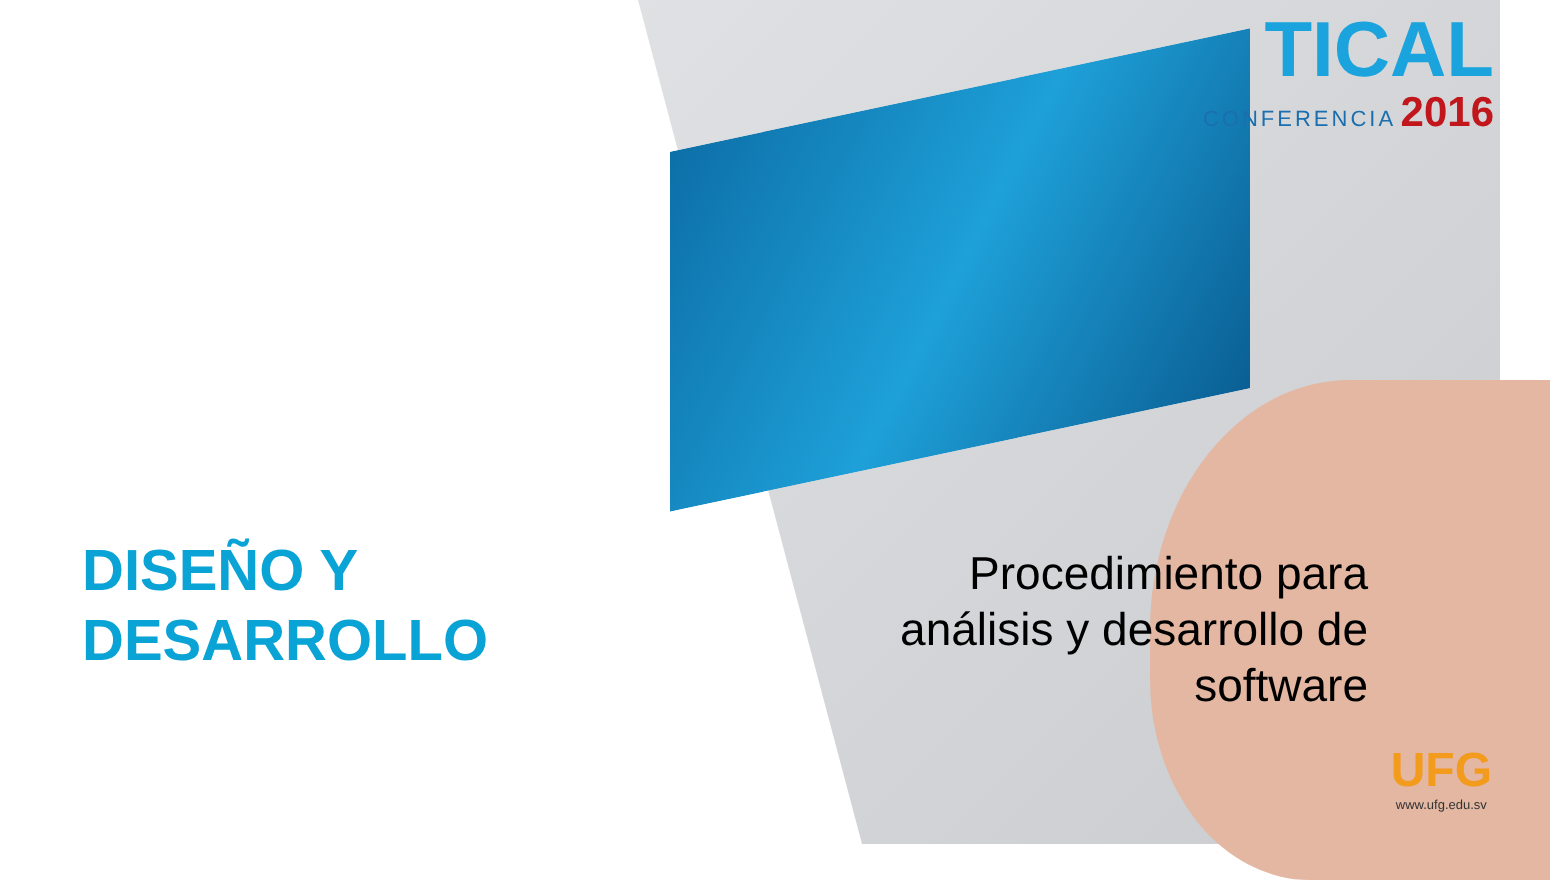TICAL
CONFERENCIA 2016
DISEÑO Y
DESARROLLO
Procedimiento para
análisis y desarrollo de
software
UFG
www.ufg.edu.sv